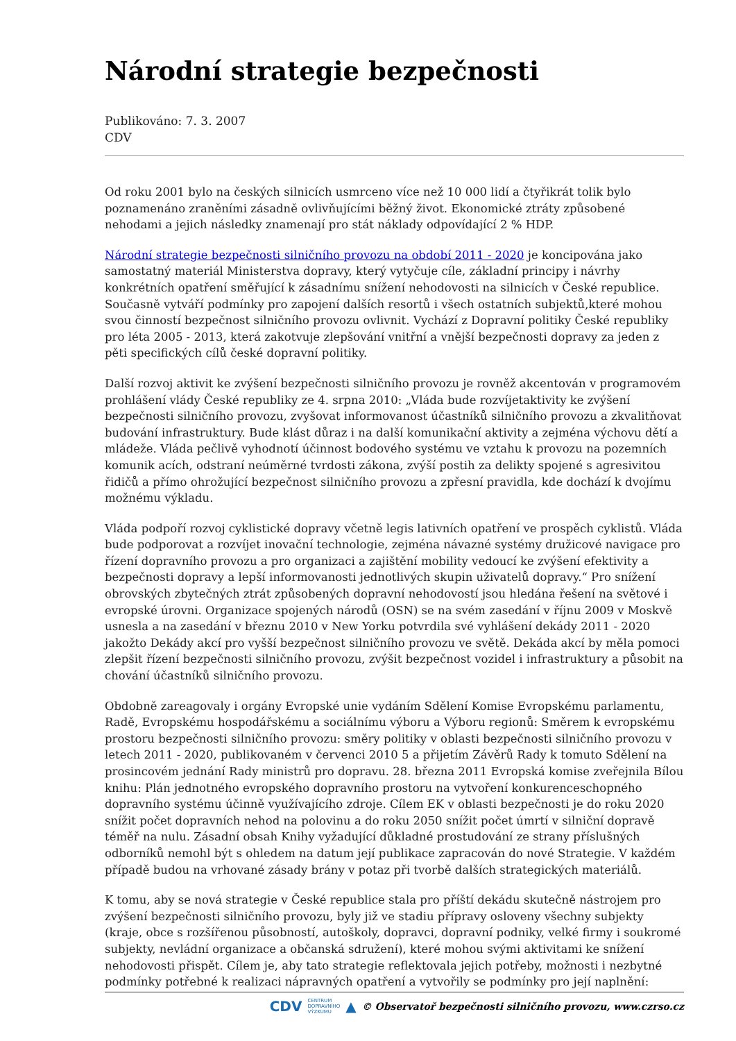Národní strategie bezpečnosti
Publikováno: 7. 3. 2007
CDV
Od roku 2001 bylo na českých silnicích usmrceno více než 10 000 lidí a čtyřikrát tolik bylo poznamenáno zraněními zásadně ovlivňujícími běžný život. Ekonomické ztráty způsobené nehodami a jejich následky znamenají pro stát náklady odpovídající 2 % HDP.
Národní strategie bezpečnosti silničního provozu na období 2011 - 2020 je koncipována jako samostatný materiál Ministerstva dopravy, který vytyčuje cíle, základní principy i návrhy konkrétních opatření směřující k zásadnímu snížení nehodovosti na silnicích v České republice. Současně vytváří podmínky pro zapojení dalších resortů i všech ostatních subjektů,které mohou svou činností bezpečnost silničního provozu ovlivnit. Vychází z Dopravní politiky České republiky pro léta 2005 - 2013, která zakotvuje zlepšování vnitřní a vnější bezpečnosti dopravy za jeden z pěti specifických cílů české dopravní politiky.
Další rozvoj aktivit ke zvýšení bezpečnosti silničního provozu je rovněž akcentován v programovém prohlášení vlády České republiky ze 4. srpna 2010: „Vláda bude rozvíjetaktivity ke zvýšení bezpečnosti silničního provozu, zvyšovat informovanost účastníků silničního provozu a zkvalitňovat budování infrastruktury. Bude klást důraz i na další komunikační aktivity a zejména výchovu dětí a mládeže. Vláda pečlivě vyhodnotí účinnost bodového systému ve vztahu k provozu na pozemních komunik acích, odstraní neúměrné tvrdosti zákona, zvýší postih za delikty spojené s agresivitou řidičů a přímo ohrožující bezpečnost silničního provozu a zpřesní pravidla, kde dochází k dvojímu možnému výkladu.
Vláda podpoří rozvoj cyklistické dopravy včetně legis lativních opatření ve prospěch cyklistů. Vláda bude podporovat a rozvíjet inovační technologie, zejména návazné systémy družicové navigace pro řízení dopravního provozu a pro organizaci a zajištění mobility vedoucí ke zvýšení efektivity a bezpečnosti dopravy a lepší informovanosti jednotlivých skupin uživatelů dopravy.“ Pro snížení obrovských zbytečných ztrát způsobených dopravní nehodovostí jsou hledána řešení na světové i evropské úrovni. Organizace spojených národů (OSN) se na svém zasedání v říjnu 2009 v Moskvě usnesla a na zasedání v březnu 2010 v New Yorku potvrdila své vyhlášení dekády 2011 - 2020 jakožto Dekády akcí pro vyšší bezpečnost silničního provozu ve světě. Dekáda akcí by měla pomoci zlepšit řízení bezpečnosti silničního provozu, zvýšit bezpečnost vozidel i infrastruktury a působit na chování účastníků silničního provozu.
Obdobně zareagovaly i orgány Evropské unie vydáním Sdělení Komise Evropskému parlamentu, Radě, Evropskému hospodářskému a sociálnímu výboru a Výboru regionů: Směrem k evropskému prostoru bezpečnosti silničního provozu: směry politiky v oblasti bezpečnosti silničního provozu v letech 2011 - 2020, publikovaném v červenci 2010 5 a přijetím Závěrů Rady k tomuto Sdělení na prosincovém jednání Rady ministrů pro dopravu. 28. března 2011 Evropská komise zveřejnila Bílou knihu: Plán jednotného evropského dopravního prostoru na vytvoření konkurenceschopného dopravního systému účinně využívajícího zdroje. Cílem EK v oblasti bezpečnosti je do roku 2020 snížit počet dopravních nehod na polovinu a do roku 2050 snížit počet úmrtí v silniční dopravě téměř na nulu. Zásadní obsah Knihy vyžadující důkladné prostudování ze strany příslušných odborníků nemohl být s ohledem na datum její publikace zapracován do nové Strategie. V každém případě budou na vrhované zásady brány v potaz při tvorbě dalších strategických materiálů.
K tomu, aby se nová strategie v České republice stala pro příští dekádu skutečně nástrojem pro zvýšení bezpečnosti silničního provozu, byly již ve stadiu přípravy osloveny všechny subjekty (kraje, obce s rozšířenou působností, autoškoly, dopravci, dopravní podniky, velké firmy i soukromé subjekty, nevládní organizace a občanská sdružení), které mohou svými aktivitami ke snížení nehodovosti přispět. Cílem je, aby tato strategie reflektovala jejich potřeby, možnosti i nezbytné podmínky potřebné k realizaci nápravných opatření a vytvořily se podmínky pro její naplnění:
CDV CENTRUM
DOPRAVNÍHO
VÝZKUMU ▲ © Observatoř bezpečnosti silničního provozu, www.czrso.cz